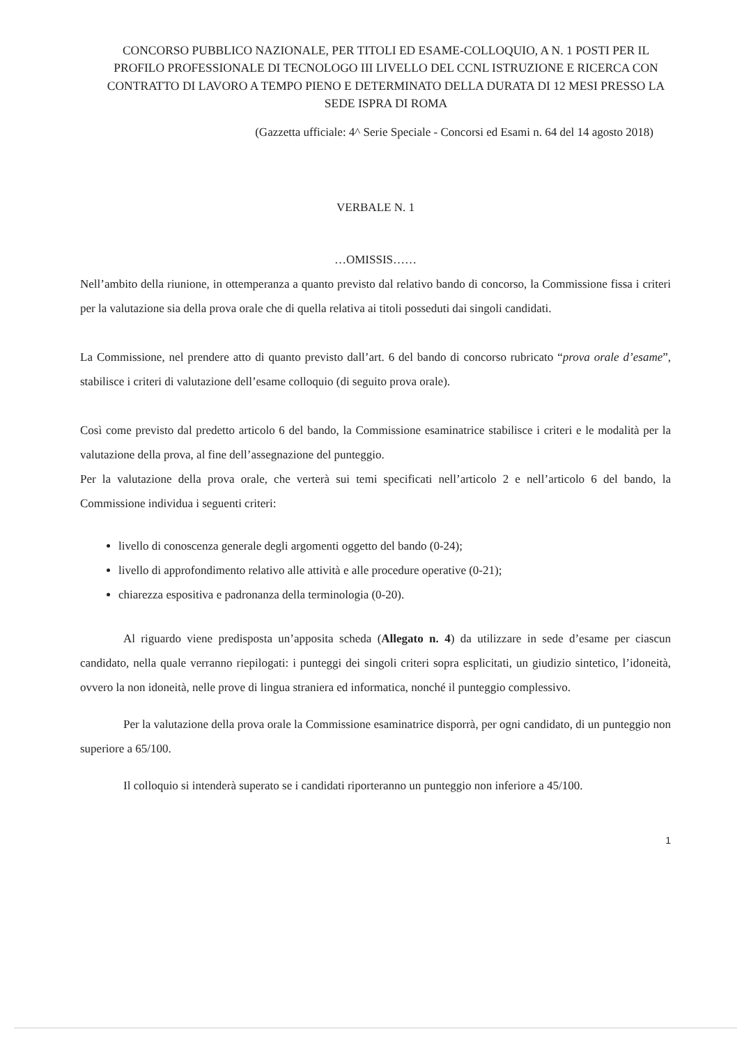CONCORSO PUBBLICO NAZIONALE, PER TITOLI ED ESAME-COLLOQUIO, A N. 1 POSTI PER IL PROFILO PROFESSIONALE DI TECNOLOGO III LIVELLO DEL CCNL ISTRUZIONE E RICERCA CON CONTRATTO DI LAVORO A TEMPO PIENO E DETERMINATO DELLA DURATA DI 12 MESI PRESSO LA SEDE ISPRA DI ROMA
(Gazzetta ufficiale: 4^ Serie Speciale - Concorsi ed Esami n. 64 del 14 agosto 2018)
VERBALE N. 1
…OMISSIS……
Nell’ambito della riunione, in ottemperanza a quanto previsto dal relativo bando di concorso, la Commissione fissa i criteri per la valutazione sia della prova orale che di quella relativa ai titoli posseduti dai singoli candidati.
La Commissione, nel prendere atto di quanto previsto dall’art. 6 del bando di concorso rubricato “prova orale d’esame”, stabilisce i criteri di valutazione dell’esame colloquio (di seguito prova orale).
Così come previsto dal predetto articolo 6 del bando, la Commissione esaminatrice stabilisce i criteri e le modalità per la valutazione della prova, al fine dell’assegnazione del punteggio.
Per la valutazione della prova orale, che verterà sui temi specificati nell’articolo 2 e nell’articolo 6 del bando, la Commissione individua i seguenti criteri:
livello di conoscenza generale degli argomenti oggetto del bando (0-24);
livello di approfondimento relativo alle attività e alle procedure operative (0-21);
chiarezza espositiva e padronanza della terminologia (0-20).
Al riguardo viene predisposta un’apposita scheda (Allegato n. 4) da utilizzare in sede d’esame per ciascun candidato, nella quale verranno riepilogati: i punteggi dei singoli criteri sopra esplicitati, un giudizio sintetico, l’idoneità, ovvero la non idoneità, nelle prove di lingua straniera ed informatica, nonché il punteggio complessivo.
Per la valutazione della prova orale la Commissione esaminatrice disporrà, per ogni candidato, di un punteggio non superiore a 65/100.
Il colloquio si intenderà superato se i candidati riporteranno un punteggio non inferiore a 45/100.
1